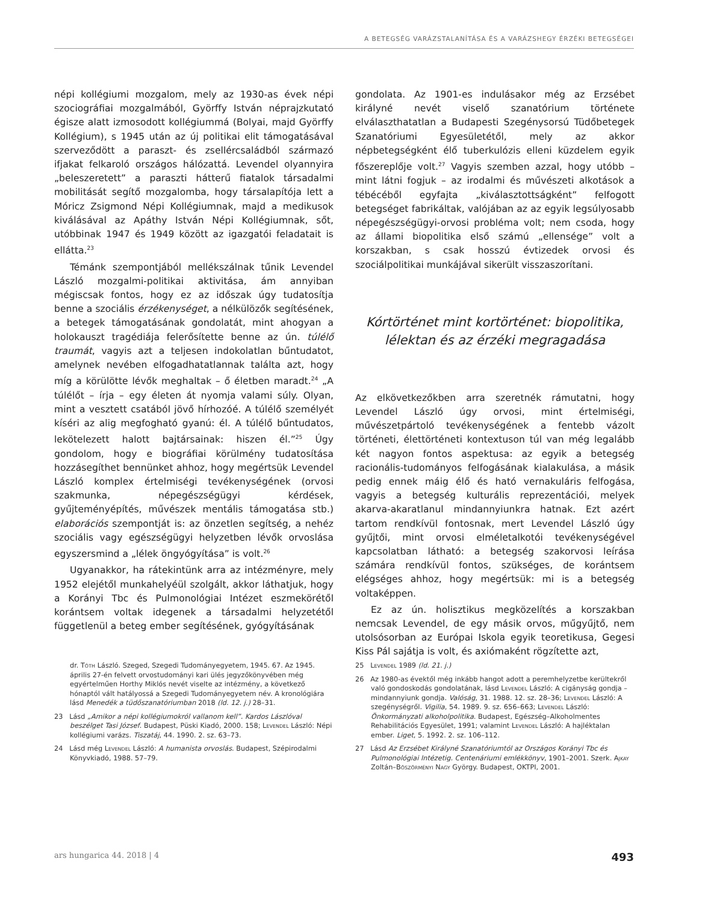A BETEGSÉG VARÁZSTALANÍTÁSA ÉS A VARÁZSHEGY ÉRZÉKI BETEGSÉGEI
népi kollégiumi mozgalom, mely az 1930-as évek népi szociográfiai mozgalmából, Györffy István néprajzkutató égisze alatt izmosodott kollégiummá (Bolyai, majd Györffy Kollégium), s 1945 után az új politikai elit támogatásával szerveződött a paraszt- és zsellércsaládból származó ifjakat felkaroló országos hálózattá. Levendel olyannyira „beleszeretett” a paraszti hátterű fiatalok társadalmi mobilitását segítő mozgalomba, hogy társalapítója lett a Móricz Zsigmond Népi Kollégiumnak, majd a medikusok kiválásával az Apáthy István Népi Kollégiumnak, sőt, utóbbinak 1947 és 1949 között az igazgatói feladatait is ellátta.<sup>23</sup>
Témánk szempontjából mellékszálnak tűnik Levendel László mozgalmi-politikai aktivitása, ám annyiban mégiscsak fontos, hogy ez az időszak úgy tudatosítja benne a szociális érzékenységet, a nélkülözők segítésének, a betegek támogatásának gondolatát, mint ahogyan a holokauszt tragédiája felerősítette benne az ún. túlélő traumát, vagyis azt a teljesen indokolatlan bűntudatot, amelynek nevében elfogadhatatlannak találta azt, hogy míg a körülötte lévők meghaltak – ő életben maradt.<sup>24</sup> „A túlélőt – írja – egy életen át nyomja valami súly. Olyan, mint a vesztett csatából jövő hírhozóé. A túlélő személyét kíséri az alig megfogható gyanú: él. A túlélő bűntudatos, lekötelezett halott bajtársainak: hiszen él.”<sup>25</sup> Úgy gondolom, hogy e biográfiai körülmény tudatosítása hozzásegíthet bennünket ahhoz, hogy megértsük Levendel László komplex értelmiségi tevékenységének (orvosi szakmunka, népegészségügyi kérdések, gyűjteményépítés, művészek mentális támogatása stb.) elaborációs szempontját is: az önzetlen segítség, a nehéz szociális vagy egészségügyi helyzetben lévők orvoslása egyszersmind a „lélek öngyógyítása” is volt.<sup>26</sup>
Ugyanakkor, ha rátekintünk arra az intézményre, mely 1952 elejétől munkahelyéül szolgált, akkor láthatjuk, hogy a Korányi Tbc és Pulmonológiai Intézet eszmekörétől korántsem voltak idegenek a társadalmi helyzetétől függetlenül a beteg ember segítésének, gyógyításának
gondolata. Az 1901-es indulásakor még az Erzsébet királyné nevét viselő szanatórium története elválaszthatatlan a Budapesti Szegénysorsú Tüdőbetegek Szanatóriumi Egyesületétől, mely az akkor népbetegségként élő tuberkulózis elleni küzdelem egyik főszereplője volt.<sup>27</sup> Vagyis szemben azzal, hogy utóbb – mint látni fogjuk – az irodalmi és művészeti alkotások a tébécéből egyfajta „kiválasztottságként” felfogott betegséget fabrikáltak, valójában az az egyik legsúlyosabb népegészségügyi-orvosi probléma volt; nem csoda, hogy az állami biopolitika első számú „ellensége” volt a korszakban, s csak hosszú évtizedek orvosi és szociálpolitikai munkájával sikerült visszaszorítani.
Kórtörténet mint kortörténet: biopolitika,
lélektan és az érzéki megragadása
Az elkövetkezőkben arra szeretnék rámutatni, hogy Levendel László úgy orvosi, mint értelmiségi, művészetpártoló tevékenységének a fentebb vázolt történeti, élettörténeti kontextuson túl van még legalább két nagyon fontos aspektusa: az egyik a betegség racionális-tudományos felfogásának kialakulása, a másik pedig ennek máig élő és ható vernakuláris felfogása, vagyis a betegség kulturális reprezentációi, melyek akarva-akaratlanul mindannyiunkra hatnak. Ezt azért tartom rendkívül fontosnak, mert Levendel László úgy gyűjtői, mint orvosi elméletalkotói tevékenységével kapcsolatban látható: a betegség szakorvosi leírása számára rendkívül fontos, szükséges, de korántsem elégséges ahhoz, hogy megértsük: mi is a betegség voltaképpen.
Ez az ún. holisztikus megközelítés a korszakban nemcsak Levendel, de egy másik orvos, műgyűjtő, nem utolsósorban az Európai Iskola egyik teoretikusa, Gegesi Kiss Pál sajátja is volt, és axiómaként rögzítette azt,
dr. Tóth László. Szeged, Szegedi Tudományegyetem, 1945. 67. Az 1945. április 27-én felvett orvostudományi kari ülés jegyzőkönyvében még egyértelműen Horthy Miklós nevét viselte az intézmény, a következő hónaptól vált hatályossá a Szegedi Tudományegyetem név. A kronológiára lásd Menedék a tüdőszanatóriumban 2018 (ld. 12. j.) 28–31.
23 Lásd „Amikor a népi kollégiumokról vallanom kell”. Kardos Lászlóval beszélget Tasi József. Budapest, Püski Kiadó, 2000. 158; Levendel László: Népi kollégiumi varázs. Tiszatáj, 44. 1990. 2. sz. 63–73.
24 Lásd még Levendel László: A humanista orvoslás. Budapest, Szépirodalmi Könyvkiadó, 1988. 57–79.
25 Levendel 1989 (ld. 21. j.)
26 Az 1980-as évektől még inkább hangot adott a peremhelyzetbe kerültekről való gondoskodás gondolatának, lásd Levendel László: A cigányság gondja – mindannyiunk gondja. Valóság, 31. 1988. 12. sz. 28–36; Levendel László: A szegénységről. Vigilia, 54. 1989. 9. sz. 656–663; Levendel László: Önkormányzati alkoholpolitika. Budapest, Egészség–Alkoholmentes Rehabilitációs Egyesület, 1991; valamint Levendel László: A hajléktalan ember. Liget, 5. 1992. 2. sz. 106–112.
27 Lásd Az Erzsébet Királyné Szanatóriumtól az Országos Korányi Tbc és Pulmonológiai Intézetig. Centenáriumi emlékkönyv, 1901–2001. Szerk. Ajkay Zoltán–Böszörményi Nagy György. Budapest, OKTPI, 2001.
ars hungarica 44. 2018 | 4 493